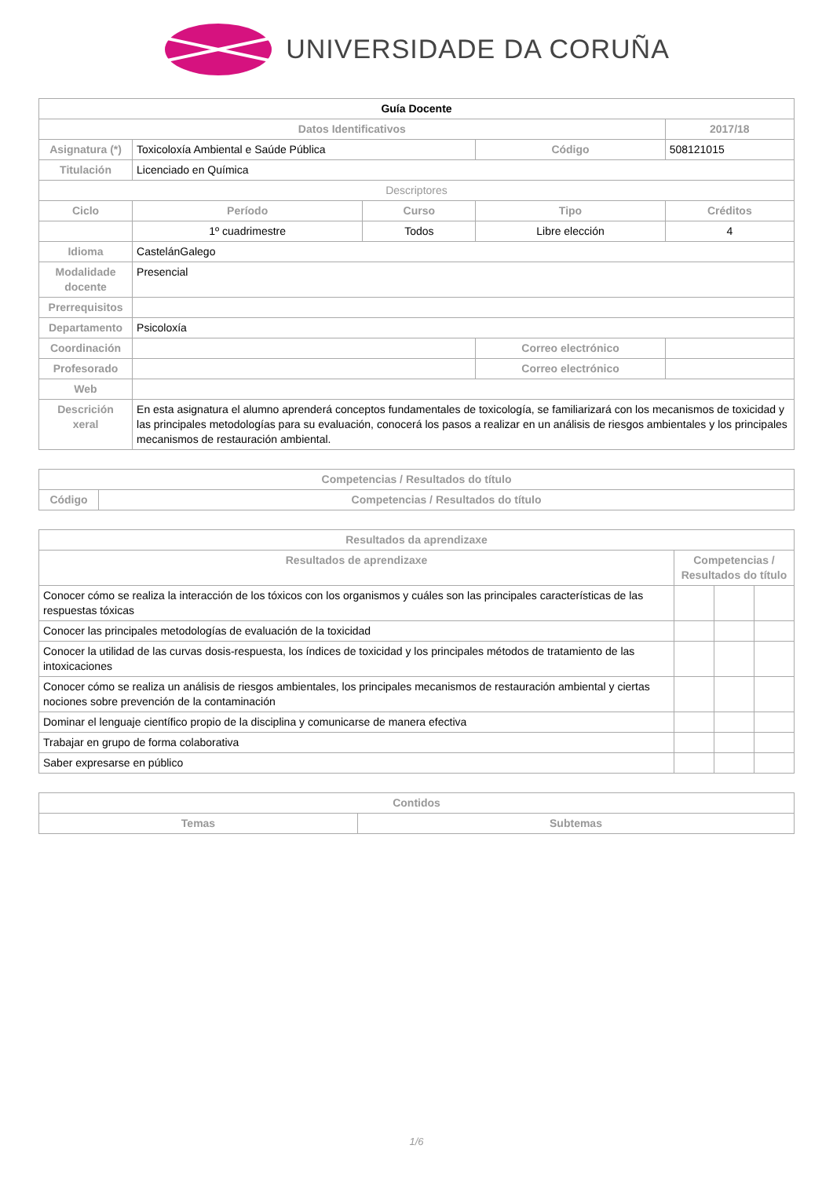UNIVERSIDADE DA CORUÑA
| Guía Docente | | | | | |
| Datos Identificativos | | | | | 2017/18 |
| Asignatura (*) | Toxicoloxía Ambiental e Saúde Pública | | Código | 508121015 | |
| Titulación | Licenciado en Química | | | | |
| Descriptores | | | | | |
| Ciclo | Período | Curso | Tipo | Créditos | |
| | 1º cuadrimestre | Todos | Libre elección | 4 | |
| Idioma | CastelánGalego | | | | |
| Modalidade docente | Presencial | | | | |
| Prerrequisitos | | | | | |
| Departamento | Psicoloxía | | | | |
| Coordinación | | | Correo electrónico | | |
| Profesorado | | | Correo electrónico | | |
| Web | | | | | |
| Descrición xeral | En esta asignatura el alumno aprenderá conceptos fundamentales de toxicología, se familiarizará con los mecanismos de toxicidad y las principales metodologías para su evaluación, conocerá los pasos a realizar en un análisis de riesgos ambientales y los principales mecanismos de restauración ambiental. | | | | |
| Competencias / Resultados do título | |
| --- | --- |
| Código | Competencias / Resultados do título |
| Resultados da aprendizaxe | | | |
| --- | --- | --- | --- |
| Resultados de aprendizaxe | Competencias / Resultados do título | | |
| Conocer cómo se realiza la interacción de los tóxicos con los organismos y cuáles son las principales características de las respuestas tóxicas | | | |
| Conocer las principales metodologías de evaluación de la toxicidad | | | |
| Conocer la utilidad de las curvas dosis-respuesta, los índices de toxicidad y los principales métodos de tratamiento de las intoxicaciones | | | |
| Conocer cómo se realiza un análisis de riesgos ambientales, los principales mecanismos de restauración ambiental y ciertas nociones sobre prevención de la contaminación | | | |
| Dominar el lenguaje científico propio de la disciplina y comunicarse de manera efectiva | | | |
| Trabajar en grupo de forma colaborativa | | | |
| Saber expresarse en público | | | |
| Contidos | |
| --- | --- |
| Temas | Subtemas |
1/6